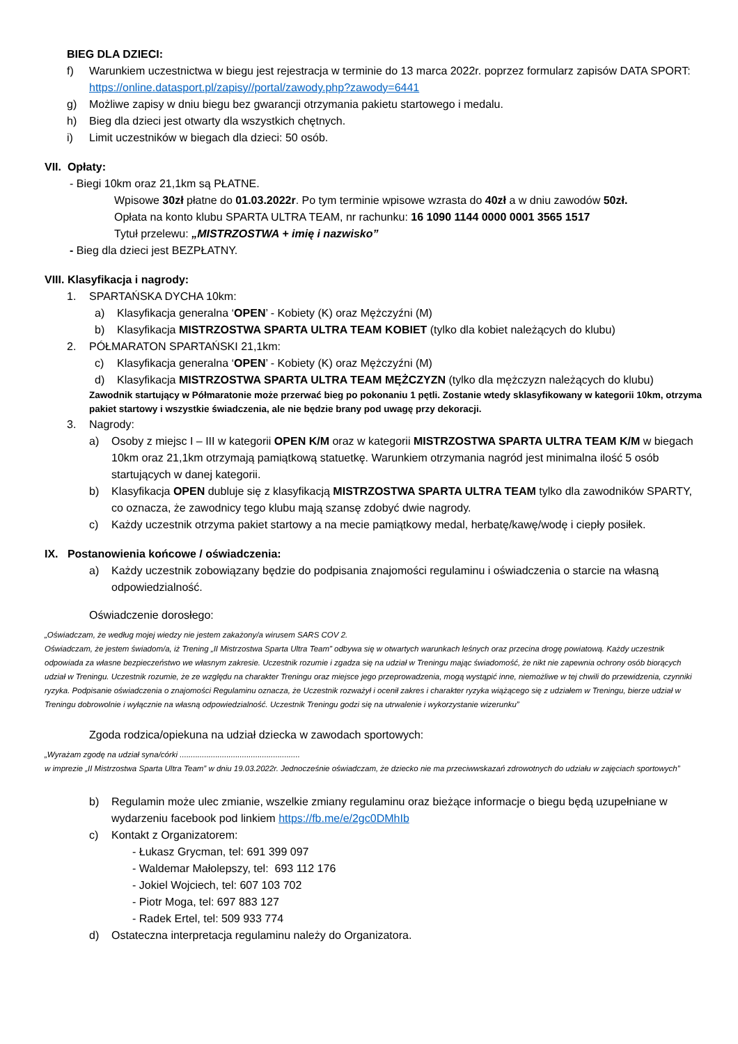BIEG DLA DZIECI:
f) Warunkiem uczestnictwa w biegu jest rejestracja w terminie do 13 marca 2022r. poprzez formularz zapisów DATA SPORT: https://online.datasport.pl/zapisy//portal/zawody.php?zawody=6441
g) Możliwe zapisy w dniu biegu bez gwarancji otrzymania pakietu startowego i medalu.
h) Bieg dla dzieci jest otwarty dla wszystkich chętnych.
i) Limit uczestników w biegach dla dzieci: 50 osób.
VII. Opłaty:
- Biegi 10km oraz 21,1km są PŁATNE.
Wpisowe 30zł płatne do 01.03.2022r. Po tym terminie wpisowe wzrasta do 40zł a w dniu zawodów 50zł.
Opłata na konto klubu SPARTA ULTRA TEAM, nr rachunku: 16 1090 1144 0000 0001 3565 1517
Tytuł przelewu: „MISTRZOSTWA + imię i nazwisko”
- Bieg dla dzieci jest BEZPŁATNY.
VIII. Klasyfikacja i nagrody:
1. SPARTAŃSKA DYCHA 10km:
a) Klasyfikacja generalna ‘OPEN’ - Kobiety (K) oraz Mężczyźni (M)
b) Klasyfikacja MISTRZOSTWA SPARTA ULTRA TEAM KOBIET (tylko dla kobiet należących do klubu)
2. PÓŁMARATON SPARTAŃSKI 21,1km:
c) Klasyfikacja generalna ‘OPEN’ - Kobiety (K) oraz Mężczyźni (M)
d) Klasyfikacja MISTRZOSTWA SPARTA ULTRA TEAM MĘŻCZYZN (tylko dla mężczyzn należących do klubu)
Zawodnik startujący w Półmaratonie może przerwać bieg po pokonaniu 1 pętli. Zostanie wtedy sklasyfikowany w kategorii 10km, otrzyma pakiet startowy i wszystkie świadczenia, ale nie będzie brany pod uwagę przy dekoracji.
3. Nagrody:
a) Osoby z miejsc I – III w kategorii OPEN K/M oraz w kategorii MISTRZOSTWA SPARTA ULTRA TEAM K/M w biegach 10km oraz 21,1km otrzymają pamiątkową statuetkę. Warunkiem otrzymania nagród jest minimalna ilość 5 osób startujących w danej kategorii.
b) Klasyfikacja OPEN dubluje się z klasyfikacją MISTRZOSTWA SPARTA ULTRA TEAM tylko dla zawodników SPARTY, co oznacza, że zawodnicy tego klubu mają szansę zdobyć dwie nagrody.
c) Każdy uczestnik otrzyma pakiet startowy a na mecie pamiątkowy medal, herbatę/kawę/wodę i ciepły posiłek.
IX. Postanowienia końcowe / oświadczenia:
a) Każdy uczestnik zobowiązany będzie do podpisania znajomości regulaminu i oświadczenia o starcie na własną odpowiedzialność.
Oświadczenie dorosłego:
„Oświadczam, że według mojej wiedzy nie jestem zakażony/a wirusem SARS COV 2.
Oświadczam, że jestem świadom/a, iż Trening „II Mistrzostwa Sparta Ultra Team” odbywa się w otwartych warunkach leśnych oraz przecina drogę powiatową. Każdy uczestnik odpowiada za własne bezpieczeństwo we własnym zakresie. Uczestnik rozumie i zgadza się na udział w Treningu mając świadomość, że nikt nie zapewnia ochrony osób biorących udział w Treningu. Uczestnik rozumie, że ze względu na charakter Treningu oraz miejsce jego przeprowadzenia, mogą wystąpić inne, niemożliwe w tej chwili do przewidzenia, czynniki ryzyka. Podpisanie oświadczenia o znajomości Regulaminu oznacza, że Uczestnik rozważył i ocenił zakres i charakter ryzyka wiążącego się z udziałem w Treningu, bierze udział w Treningu dobrowolnie i wyłącznie na własną odpowiedzialność. Uczestnik Treningu godzi się na utrwalenie i wykorzystanie wizerunku”
Zgoda rodzica/opiekuna na udział dziecka w zawodach sportowych:
„Wyrażam zgodę na udział syna/córki ......................................................
w imprezie „II Mistrzostwa Sparta Ultra Team” w dniu 19.03.2022r. Jednocześnie oświadczam, że dziecko nie ma przeciwwskazań zdrowotnych do udziału w zajęciach sportowych”
b) Regulamin może ulec zmianie, wszelkie zmiany regulaminu oraz bieżące informacje o biegu będą uzupełniane w wydarzeniu facebook pod linkiem https://fb.me/e/2gc0DMhIb
c) Kontakt z Organizatorem:
- Łukasz Grycman, tel: 691 399 097
- Waldemar Małolepszy, tel: 693 112 176
- Jokiel Wojciech, tel: 607 103 702
- Piotr Moga, tel: 697 883 127
- Radek Ertel, tel: 509 933 774
d) Ostateczna interpretacja regulaminu należy do Organizatora.